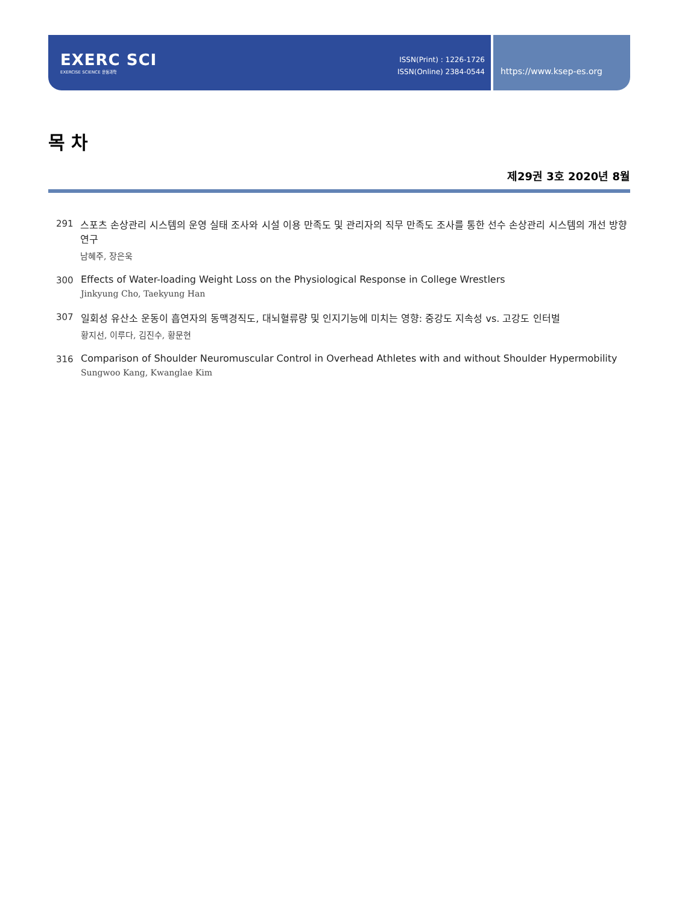EXERC SCI
EXERCISE SCIENCE 운동과학
ISSN(Print) : 1226-1726
ISSN(Online) 2384-0544
https://www.ksep-es.org
목 차
제29권 3호 2020년 8월
291 스포츠 손상관리 시스템의 운영 실태 조사와 시설 이용 만족도 및 관리자의 직무 만족도 조사를 통한 선수 손상관리 시스템의 개선 방향 연구
남혜주, 장은욱
300 Effects of Water-loading Weight Loss on the Physiological Response in College Wrestlers
Jinkyung Cho, Taekyung Han
307 일회성 유산소 운동이 흡연자의 동맥경직도, 대뇌혈류량 및 인지기능에 미치는 영향: 중강도 지속성 vs. 고강도 인터벌
황지선, 이루다, 김진수, 황문현
316 Comparison of Shoulder Neuromuscular Control in Overhead Athletes with and without Shoulder Hypermobility
Sungwoo Kang, Kwanglae Kim